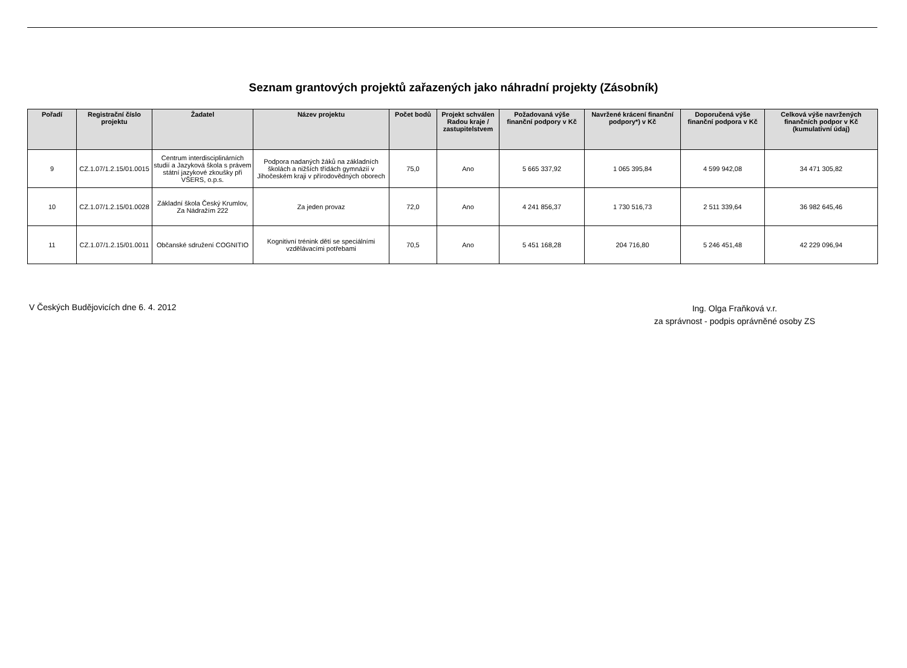Seznam grantových projektů zařazených jako náhradní projekty (Zásobník)
| Pořadí | Registrační číslo projektu | Žadatel | Název projektu | Počet bodů | Projekt schválen Radou kraje / zastupitelstvem | Požadovaná výše finanční podpory v Kč | Navržené krácení finanční podpory*) v Kč | Doporučená výše finanční podpora v Kč | Celková výše navržených finančních podpor v Kč (kumulativní údaj) |
| --- | --- | --- | --- | --- | --- | --- | --- | --- | --- |
| 9 | CZ.1.07/1.2.15/01.0015 | Centrum interdisciplinárních studií a Jazyková škola s právem státní jazykové zkoušky při VŠERS, o.p.s. | Podpora nadaných žáků na základních školách a nižších třídách gymnázií v Jihočeském kraji v přírodovědných oborech | 75,0 | Ano | 5 665 337,92 | 1 065 395,84 | 4 599 942,08 | 34 471 305,82 |
| 10 | CZ.1.07/1.2.15/01.0028 | Základní škola Český Krumlov, Za Nádražím 222 | Za jeden provaz | 72,0 | Ano | 4 241 856,37 | 1 730 516,73 | 2 511 339,64 | 36 982 645,46 |
| 11 | CZ.1.07/1.2.15/01.0011 | Občanské sdružení COGNITIO | Kognitivní trénink dětí se speciálními vzdělávacími potřebami | 70,5 | Ano | 5 451 168,28 | 204 716,80 | 5 246 451,48 | 42 229 096,94 |
V Českých Budějovicích dne 6. 4. 2012
Ing. Olga Fraňková v.r.
za správnost - podpis oprávněné osoby ZS